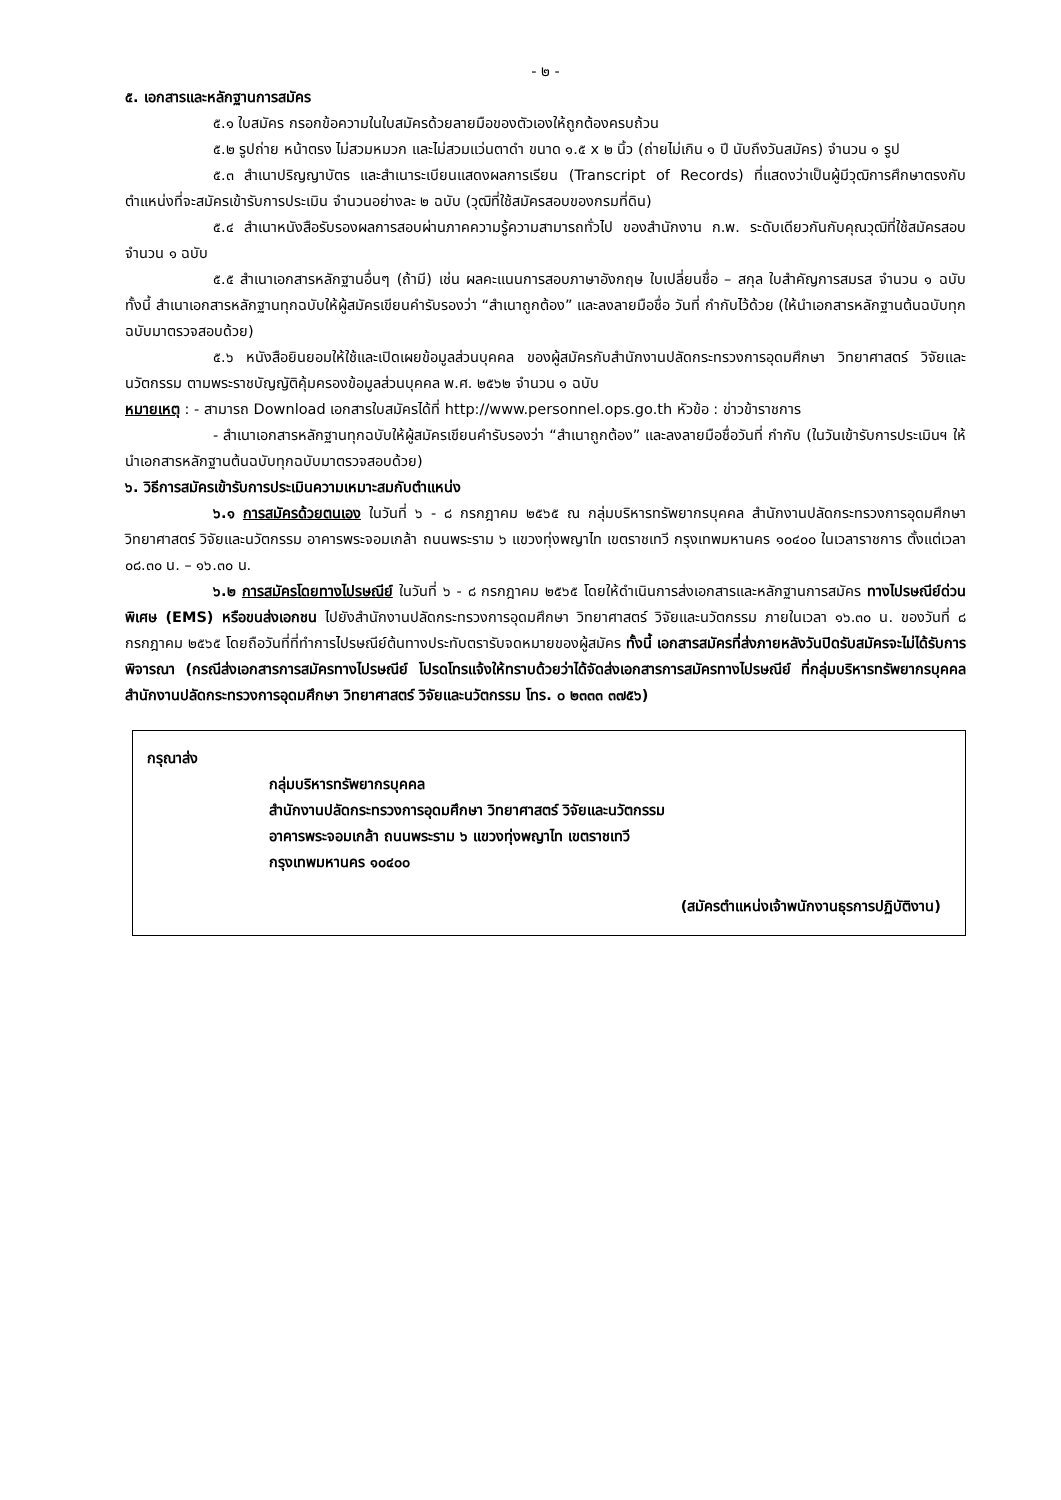- ๒ -
๕. เอกสารและหลักฐานการสมัคร
๕.๑ ใบสมัคร กรอกข้อความในใบสมัครด้วยลายมือของตัวเองให้ถูกต้องครบถ้วน
๕.๒ รูปถ่าย หน้าตรง ไม่สวมหมวก และไม่สวมแว่นตาดำ ขนาด ๑.๕ x ๒ นิ้ว (ถ่ายไม่เกิน ๑ ปี นับถึงวันสมัคร) จำนวน ๑ รูป
๕.๓ สำเนาปริญญาบัตร และสำเนาระเบียนแสดงผลการเรียน (Transcript of Records) ที่แสดงว่าเป็นผู้มีวุฒิการศึกษาตรงกับตำแหน่งที่จะสมัครเข้ารับการประเมิน จำนวนอย่างละ ๒ ฉบับ (วุฒิที่ใช้สมัครสอบของกรมที่ดิน)
๕.๔ สำเนาหนังสือรับรองผลการสอบผ่านภาคความรู้ความสามารถทั่วไป ของสำนักงาน ก.พ. ระดับเดียวกันกับคุณวุฒิที่ใช้สมัครสอบ จำนวน ๑ ฉบับ
๕.๕ สำเนาเอกสารหลักฐานอื่นๆ (ถ้ามี) เช่น ผลคะแนนการสอบภาษาอังกฤษ ใบเปลี่ยนชื่อ – สกุล ใบสำคัญการสมรส จำนวน ๑ ฉบับ ทั้งนี้ สำเนาเอกสารหลักฐานทุกฉบับให้ผู้สมัครเขียนคำรับรองว่า “สำเนาถูกต้อง” และลงลายมือชื่อ วันที่ กำกับไว้ด้วย (ให้นำเอกสารหลักฐานต้นฉบับทุกฉบับมาตรวจสอบด้วย)
๕.๖ หนังสือยินยอมให้ใช้และเปิดเผยข้อมูลส่วนบุคคล ของผู้สมัครกับสำนักงานปลัดกระทรวงการอุดมศึกษา วิทยาศาสตร์ วิจัยและนวัตกรรม ตามพระราชบัญญัติคุ้มครองข้อมูลส่วนบุคคล พ.ศ. ๒๕๖๒ จำนวน ๑ ฉบับ
หมายเหตุ : - สามารถ Download เอกสารใบสมัครได้ที่ http://www.personnel.ops.go.th หัวข้อ : ข่าวข้าราชการ
- สำเนาเอกสารหลักฐานทุกฉบับให้ผู้สมัครเขียนคำรับรองว่า “สำเนาถูกต้อง” และลงลายมือชื่อวันที่ กำกับ (ในวันเข้ารับการประเมินฯ ให้นำเอกสารหลักฐานต้นฉบับทุกฉบับมาตรวจสอบด้วย)
๖. วิธีการสมัครเข้ารับการประเมินความเหมาะสมกับตำแหน่ง
๖.๑ การสมัครด้วยตนเอง ในวันที่ ๖ - ๘ กรกฎาคม ๒๕๖๕ ณ กลุ่มบริหารทรัพยากรบุคคล สำนักงานปลัดกระทรวงการอุดมศึกษา วิทยาศาสตร์ วิจัยและนวัตกรรม อาคารพระจอมเกล้า ถนนพระราม ๖ แขวงทุ่งพญาไท เขตราชเทวี กรุงเทพมหานคร ๑๐๔๐๐ ในเวลาราชการ ตั้งแต่เวลา ๐๘.๓๐ น. – ๑๖.๓๐ น.
๖.๒ การสมัครโดยทางไปรษณีย์ ในวันที่ ๖ - ๘ กรกฎาคม ๒๕๖๕ โดยให้ดำเนินการส่งเอกสารและหลักฐานการสมัคร ทางไปรษณีย์ด่วนพิเศษ (EMS) หรือขนส่งเอกชน ไปยังสำนักงานปลัดกระทรวงการอุดมศึกษา วิทยาศาสตร์ วิจัยและนวัตกรรม ภายในเวลา ๑๖.๓๐ น. ของวันที่ ๘ กรกฎาคม ๒๕๖๕ โดยถือวันที่ที่ทำการไปรษณีย์ต้นทางประทับตรารับจดหมายของผู้สมัคร ทั้งนี้ เอกสารสมัครที่ส่งภายหลังวันปิดรับสมัครจะไม่ได้รับการพิจารณา (กรณีส่งเอกสารการสมัครทางไปรษณีย์ โปรดโทรแจ้งให้ทราบด้วยว่าได้จัดส่งเอกสารการสมัครทางไปรษณีย์ ที่กลุ่มบริหารทรัพยากรบุคคล สำนักงานปลัดกระทรวงการอุดมศึกษา วิทยาศาสตร์ วิจัยและนวัตกรรม โทร. ๐ ๒๓๓๓ ๓๗๕๖)
กรุณาส่ง
กลุ่มบริหารทรัพยากรบุคคล
สำนักงานปลัดกระทรวงการอุดมศึกษา วิทยาศาสตร์ วิจัยและนวัตกรรม
อาคารพระจอมเกล้า ถนนพระราม ๖ แขวงทุ่งพญาไท เขตราชเทวี
กรุงเทพมหานคร ๑๐๔๐๐
(สมัครตำแหน่งเจ้าพนักงานธุรการปฏิบัติงาน)